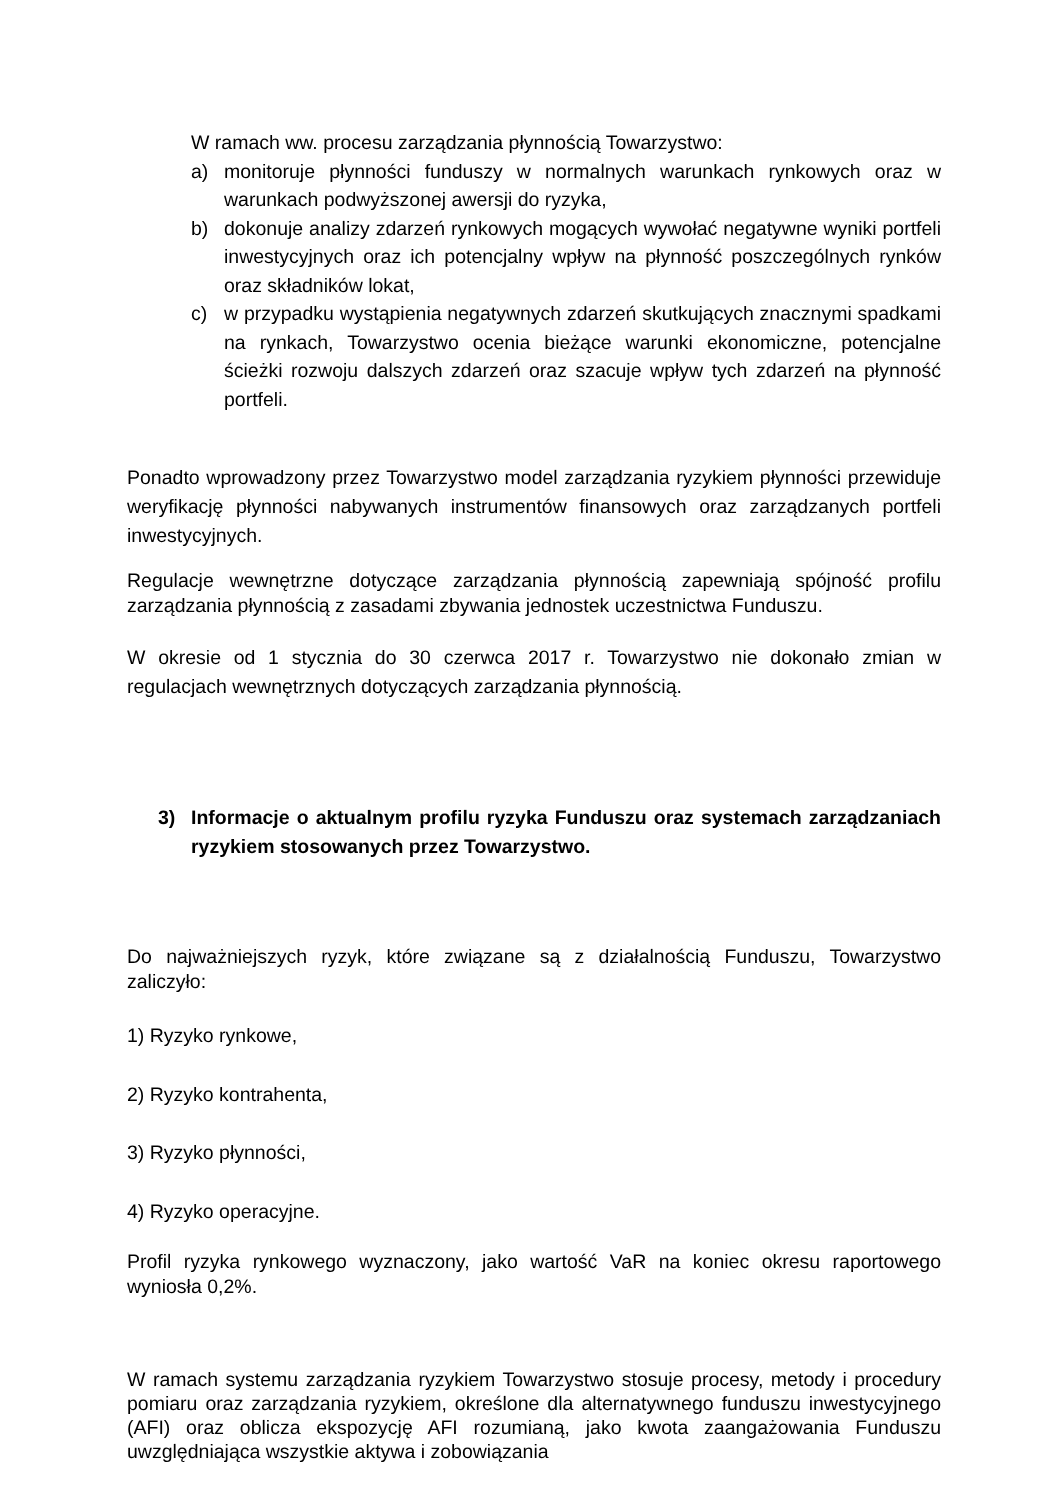W ramach ww. procesu zarządzania płynnością Towarzystwo:
a) monitoruje płynności funduszy w normalnych warunkach rynkowych oraz w warunkach podwyższonej awersji do ryzyka,
b) dokonuje analizy zdarzeń rynkowych mogących wywołać negatywne wyniki portfeli inwestycyjnych oraz ich potencjalny wpływ na płynność poszczególnych rynków oraz składników lokat,
c) w przypadku wystąpienia negatywnych zdarzeń skutkujących znacznymi spadkami na rynkach, Towarzystwo ocenia bieżące warunki ekonomiczne, potencjalne ścieżki rozwoju dalszych zdarzeń oraz szacuje wpływ tych zdarzeń na płynność portfeli.
Ponadto wprowadzony przez Towarzystwo model zarządzania ryzykiem płynności przewiduje weryfikację płynności nabywanych instrumentów finansowych oraz zarządzanych portfeli inwestycyjnych.
Regulacje wewnętrzne dotyczące zarządzania płynnością zapewniają spójność profilu zarządzania płynnością z zasadami zbywania jednostek uczestnictwa Funduszu.
W okresie od 1 stycznia do 30 czerwca 2017 r. Towarzystwo nie dokonało zmian w regulacjach wewnętrznych dotyczących zarządzania płynnością.
3) Informacje o aktualnym profilu ryzyka Funduszu oraz systemach zarządzaniach ryzykiem stosowanych przez Towarzystwo.
Do najważniejszych ryzyk, które związane są z działalnością Funduszu, Towarzystwo zaliczyło:
1) Ryzyko rynkowe,
2) Ryzyko kontrahenta,
3) Ryzyko płynności,
4) Ryzyko operacyjne.
Profil ryzyka rynkowego wyznaczony, jako wartość VaR na koniec okresu raportowego wyniosła 0,2%.
W ramach systemu zarządzania ryzykiem Towarzystwo stosuje procesy, metody i procedury pomiaru oraz zarządzania ryzykiem, określone dla alternatywnego funduszu inwestycyjnego (AFI) oraz oblicza ekspozycję AFI rozumianą, jako kwota zaangażowania Funduszu uwzględniająca wszystkie aktywa i zobowiązania